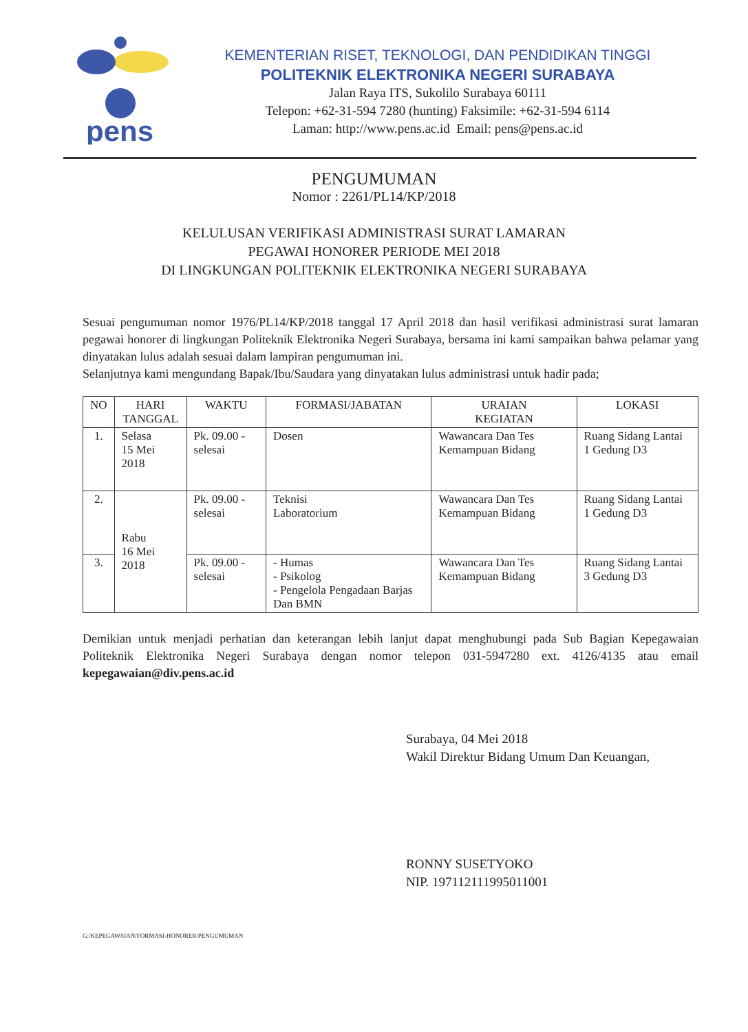pens
KEMENTERIAN RISET, TEKNOLOGI, DAN PENDIDIKAN TINGGI
POLITEKNIK ELEKTRONIKA NEGERI SURABAYA
Jalan Raya ITS, Sukolilo Surabaya 60111
Telepon: +62-31-594 7280 (hunting) Faksimile: +62-31-594 6114
Laman: http://www.pens.ac.id Email: pens@pens.ac.id
PENGUMUMAN
Nomor : 2261/PL14/KP/2018
KELULUSAN VERIFIKASI ADMINISTRASI SURAT LAMARAN
PEGAWAI HONORER PERIODE MEI 2018
DI LINGKUNGAN POLITEKNIK ELEKTRONIKA NEGERI SURABAYA
Sesuai pengumuman nomor 1976/PL14/KP/2018 tanggal 17 April 2018 dan hasil verifikasi administrasi surat lamaran pegawai honorer di lingkungan Politeknik Elektronika Negeri Surabaya, bersama ini kami sampaikan bahwa pelamar yang dinyatakan lulus adalah sesuai dalam lampiran pengumuman ini.
Selanjutnya kami mengundang Bapak/Ibu/Saudara yang dinyatakan lulus administrasi untuk hadir pada;
| NO | HARI TANGGAL | WAKTU | FORMASI/JABATAN | URAIAN KEGIATAN | LOKASI |
| --- | --- | --- | --- | --- | --- |
| 1. | Selasa 15 Mei 2018 | Pk. 09.00 - selesai | Dosen | Wawancara Dan Tes Kemampuan Bidang | Ruang Sidang Lantai 1 Gedung D3 |
| 2. | Rabu 16 Mei 2018 | Pk. 09.00 - selesai | Teknisi Laboratorium | Wawancara Dan Tes Kemampuan Bidang | Ruang Sidang Lantai 1 Gedung D3 |
| 3. | | Pk. 09.00 - selesai | - Humas - Psikolog - Pengelola Pengadaan Barjas Dan BMN | Wawancara Dan Tes Kemampuan Bidang | Ruang Sidang Lantai 3 Gedung D3 |
Demikian untuk menjadi perhatian dan keterangan lebih lanjut dapat menghubungi pada Sub Bagian Kepegawaian Politeknik Elektronika Negeri Surabaya dengan nomor telepon 031-5947280 ext. 4126/4135 atau email kepegawaian@div.pens.ac.id
Surabaya, 04 Mei 2018
Wakil Direktur Bidang Umum Dan Keuangan,
RONNY SUSETYOKO
NIP. 197112111995011001
G:/KEPEGAWAIAN/FORMASI-HONORER/PENGUMUMAN